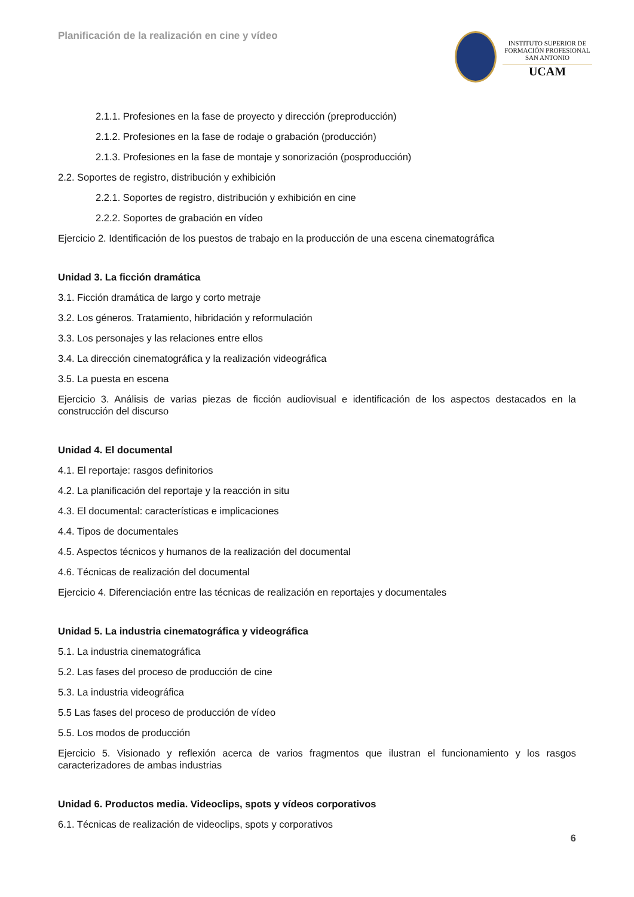Planificación de la realización en cine y vídeo
INSTITUTO SUPERIOR DE
FORMACIÓN PROFESIONAL
SAN ANTONIO
UCAM
2.1.1. Profesiones en la fase de proyecto y dirección (preproducción)
2.1.2. Profesiones en la fase de rodaje o grabación (producción)
2.1.3. Profesiones en la fase de montaje y sonorización (posproducción)
2.2. Soportes de registro, distribución y exhibición
2.2.1. Soportes de registro, distribución y exhibición en cine
2.2.2. Soportes de grabación en vídeo
Ejercicio 2. Identificación de los puestos de trabajo en la producción de una escena cinematográfica
Unidad 3. La ficción dramática
3.1. Ficción dramática de largo y corto metraje
3.2. Los géneros. Tratamiento, hibridación y reformulación
3.3. Los personajes y las relaciones entre ellos
3.4. La dirección cinematográfica y la realización videográfica
3.5. La puesta en escena
Ejercicio 3. Análisis de varias piezas de ficción audiovisual e identificación de los aspectos destacados en la construcción del discurso
Unidad 4. El documental
4.1. El reportaje: rasgos definitorios
4.2. La planificación del reportaje y la reacción in situ
4.3. El documental: características e implicaciones
4.4. Tipos de documentales
4.5. Aspectos técnicos y humanos de la realización del documental
4.6. Técnicas de realización del documental
Ejercicio 4. Diferenciación entre las técnicas de realización en reportajes y documentales
Unidad 5. La industria cinematográfica y videográfica
5.1. La industria cinematográfica
5.2. Las fases del proceso de producción de cine
5.3. La industria videográfica
5.5 Las fases del proceso de producción de vídeo
5.5. Los modos de producción
Ejercicio 5. Visionado y reflexión acerca de varios fragmentos que ilustran el funcionamiento y los rasgos caracterizadores de ambas industrias
Unidad 6. Productos media. Videoclips, spots y vídeos corporativos
6.1. Técnicas de realización de videoclips, spots y corporativos
6